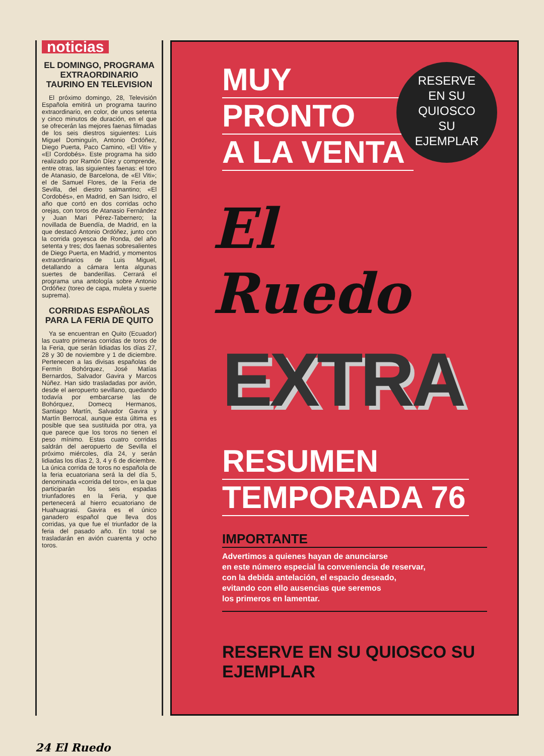noticias
EL DOMINGO, PROGRAMA EXTRAORDINARIO TAURINO EN TELEVISION
El próximo domingo, 28, Televisión Española emitirá un programa taurino extraordinario, en color, de unos setenta y cinco minutos de duración, en el que se ofrecerán las mejores faenas filmadas de los seis diestros siguientes: Luis Miguel Dominguín, Antonio Ordóñez, Diego Puerta, Paco Camino, «El Viti» y «El Cordobés». Este programa ha sido realizado por Ramón Díez y comprende, entre otras, las siguientes faenas: el toro de Atanasio, de Barcelona, de «El Viti»; el de Samuel Flores, de la Feria de Sevilla, del diestro salmantino; «El Cordobés», en Madrid, en San Isidro, el año que cortó en dos corridas ocho orejas, con toros de Atanasio Fernández y Juan Mari Pérez-Tabernero; la novillada de Buendía, de Madrid, en la que destacó Antonio Ordóñez, junto con la corrida goyesca de Ronda, del año setenta y tres; dos faenas sobresalientes de Diego Puerta, en Madrid, y momentos extraordinarios de Luis Miguel, detallando a cámara lenta algunas suertes de banderillas. Cerrará el programa una antología sobre Antonio Ordóñez (toreo de capa, muleta y suerte suprema).
CORRIDAS ESPAÑOLAS PARA LA FERIA DE QUITO
Ya se encuentran en Quito (Ecuador) las cuatro primeras corridas de toros de la Feria, que serán lidiadas los días 27, 28 y 30 de noviembre y 1 de diciembre. Pertenecen a las divisas españolas de Fermín Bohórquez, José Matías Bernardos, Salvador Gavira y Marcos Núñez. Han sido trasladadas por avión, desde el aeropuerto sevillano, quedando todavía por embarcarse las de Bohórquez, Domecq Hermanos, Santiago Martín, Salvador Gavira y Martín Berrocal, aunque esta última es posible que sea sustituida por otra, ya que parece que los toros no tienen el peso mínimo. Estas cuatro corridas saldrán del aeropuerto de Sevilla el próximo miércoles, día 24, y serán lidiadas los días 2, 3, 4 y 6 de diciembre. La única corrida de toros no española de la feria ecuatoriana será la del día 5, denominada «corrida del toro», en la que participarán los seis espadas triunfadores en la Feria, y que pertenecerá al hierro ecuatoriano de Huahuagrasi. Gavira es el único ganadero español que lleva dos corridas, ya que fue el triunfador de la feria del pasado año. En total se trasladarán en avión cuarenta y ocho toros.
RESERVE
EN SU
QUIOSCO
SU
EJEMPLAR
MUY
PRONTO
A LA VENTA
El Ruedo
EXTRA
RESUMEN
TEMPORADA 76
IMPORTANTE
Advertimos a quienes hayan de anunciarse
en este número especial la conveniencia de reservar,
con la debida antelación, el espacio deseado,
evitando con ello ausencias que seremos
los primeros en lamentar.
RESERVE EN SU QUIOSCO SU EJEMPLAR
24 El Ruedo